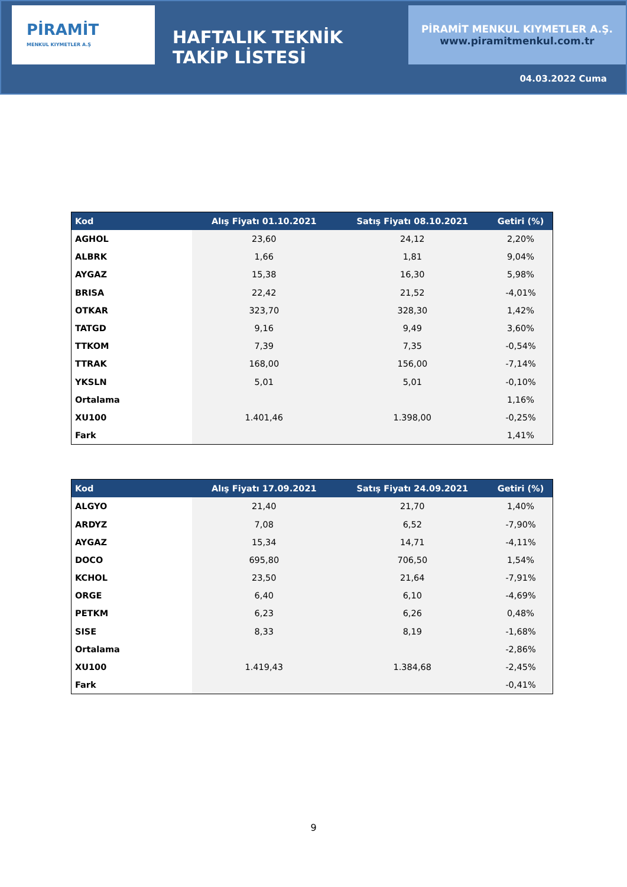PİRAMİT
MENKUL KIYMETLER A.Ş
HAFTALIK TEKNİK TAKİP LİSTESİ
PİRAMİT MENKUL KIYMETLER A.Ş.
www.piramitmenkul.com.tr
04.03.2022 Cuma
| Kod | Alış Fiyatı 01.10.2021 | Satış Fiyatı 08.10.2021 | Getiri (%) |
| --- | --- | --- | --- |
| AGHOL | 23,60 | 24,12 | 2,20% |
| ALBRK | 1,66 | 1,81 | 9,04% |
| AYGAZ | 15,38 | 16,30 | 5,98% |
| BRISA | 22,42 | 21,52 | -4,01% |
| OTKAR | 323,70 | 328,30 | 1,42% |
| TATGD | 9,16 | 9,49 | 3,60% |
| TTKOM | 7,39 | 7,35 | -0,54% |
| TTRAK | 168,00 | 156,00 | -7,14% |
| YKSLN | 5,01 | 5,01 | -0,10% |
| Ortalama | | | 1,16% |
| XU100 | 1.401,46 | 1.398,00 | -0,25% |
| Fark | | | 1,41% |
| Kod | Alış Fiyatı 17.09.2021 | Satış Fiyatı 24.09.2021 | Getiri (%) |
| --- | --- | --- | --- |
| ALGYO | 21,40 | 21,70 | 1,40% |
| ARDYZ | 7,08 | 6,52 | -7,90% |
| AYGAZ | 15,34 | 14,71 | -4,11% |
| DOCO | 695,80 | 706,50 | 1,54% |
| KCHOL | 23,50 | 21,64 | -7,91% |
| ORGE | 6,40 | 6,10 | -4,69% |
| PETKM | 6,23 | 6,26 | 0,48% |
| SISE | 8,33 | 8,19 | -1,68% |
| Ortalama | | | -2,86% |
| XU100 | 1.419,43 | 1.384,68 | -2,45% |
| Fark | | | -0,41% |
9